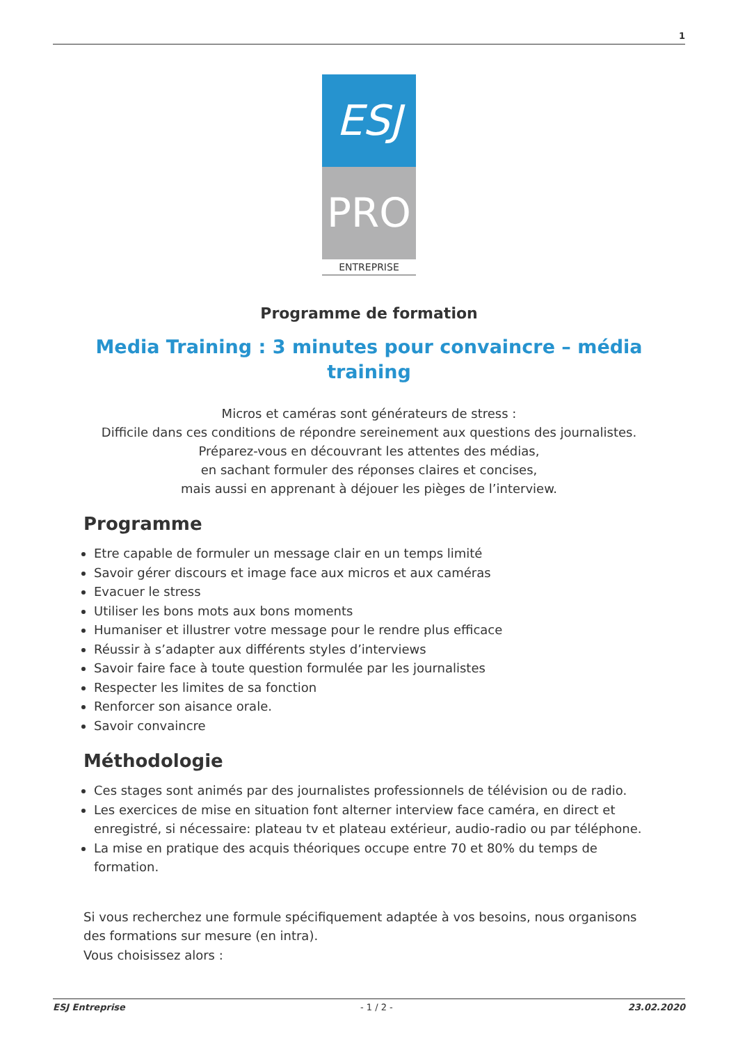1
ESJ
PRO
ENTREPRISE
Programme de formation
Media Training : 3 minutes pour convaincre – média training
Micros et caméras sont générateurs de stress :
Difficile dans ces conditions de répondre sereinement aux questions des journalistes.
Préparez-vous en découvrant les attentes des médias,
en sachant formuler des réponses claires et concises,
mais aussi en apprenant à déjouer les pièges de l’interview.
Programme
Etre capable de formuler un message clair en un temps limité
Savoir gérer discours et image face aux micros et aux caméras
Evacuer le stress
Utiliser les bons mots aux bons moments
Humaniser et illustrer votre message pour le rendre plus efficace
Réussir à s’adapter aux différents styles d’interviews
Savoir faire face à toute question formulée par les journalistes
Respecter les limites de sa fonction
Renforcer son aisance orale.
Savoir convaincre
Méthodologie
Ces stages sont animés par des journalistes professionnels de télévision ou de radio.
Les exercices de mise en situation font alterner interview face caméra, en direct et enregistré, si nécessaire: plateau tv et plateau extérieur, audio-radio ou par téléphone.
La mise en pratique des acquis théoriques occupe entre 70 et 80% du temps de formation.
Si vous recherchez une formule spécifiquement adaptée à vos besoins, nous organisons des formations sur mesure (en intra).
Vous choisissez alors :
ESJ Entreprise - 1 / 2 - 23.02.2020